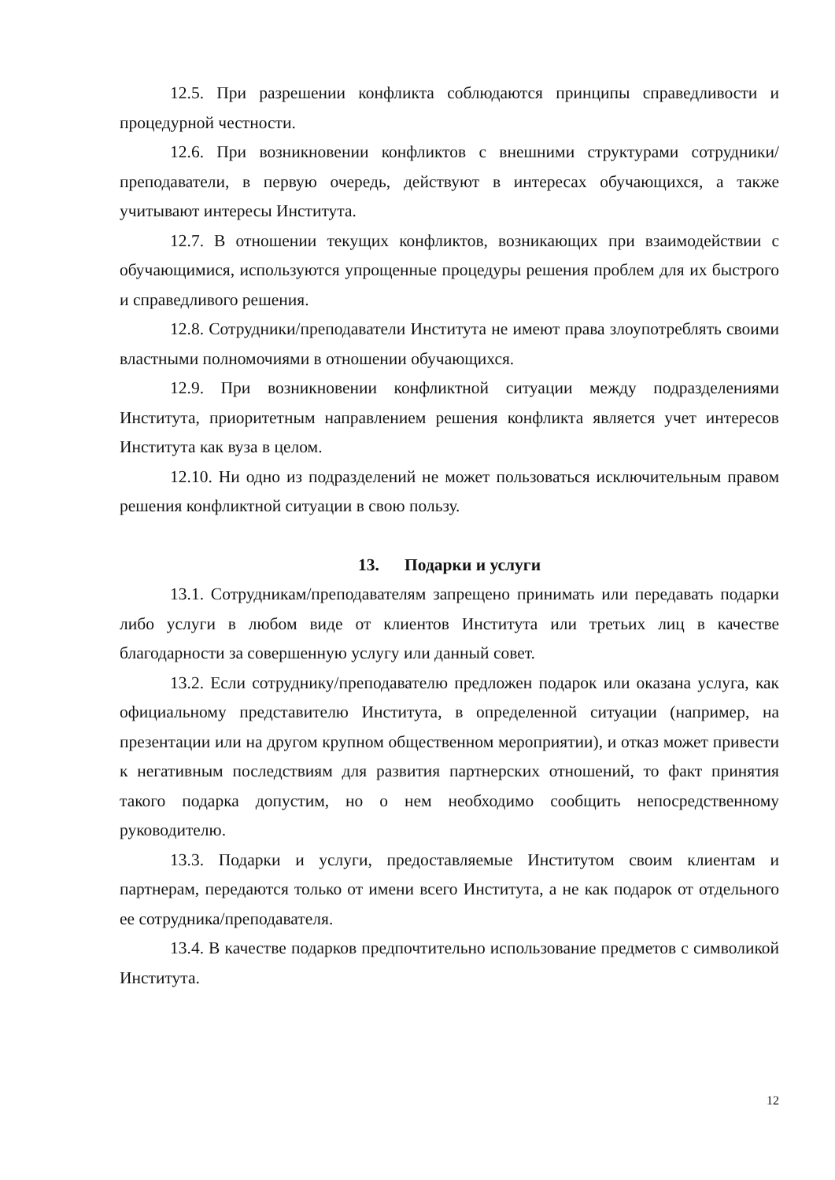12.5. При разрешении конфликта соблюдаются принципы справедливости и процедурной честности.
12.6. При возникновении конфликтов с внешними структурами сотрудники/преподаватели, в первую очередь, действуют в интересах обучающихся, а также учитывают интересы Института.
12.7. В отношении текущих конфликтов, возникающих при взаимодействии с обучающимися, используются упрощенные процедуры решения проблем для их быстрого и справедливого решения.
12.8. Сотрудники/преподаватели Института не имеют права злоупотреблять своими властными полномочиями в отношении обучающихся.
12.9. При возникновении конфликтной ситуации между подразделениями Института, приоритетным направлением решения конфликта является учет интересов Института как вуза в целом.
12.10. Ни одно из подразделений не может пользоваться исключительным правом решения конфликтной ситуации в свою пользу.
13. Подарки и услуги
13.1. Сотрудникам/преподавателям запрещено принимать или передавать подарки либо услуги в любом виде от клиентов Института или третьих лиц в качестве благодарности за совершенную услугу или данный совет.
13.2. Если сотруднику/преподавателю предложен подарок или оказана услуга, как официальному представителю Института, в определенной ситуации (например, на презентации или на другом крупном общественном мероприятии), и отказ может привести к негативным последствиям для развития партнерских отношений, то факт принятия такого подарка допустим, но о нем необходимо сообщить непосредственному руководителю.
13.3. Подарки и услуги, предоставляемые Институтом своим клиентам и партнерам, передаются только от имени всего Института, а не как подарок от отдельного ее сотрудника/преподавателя.
13.4. В качестве подарков предпочтительно использование предметов с символикой Института.
12